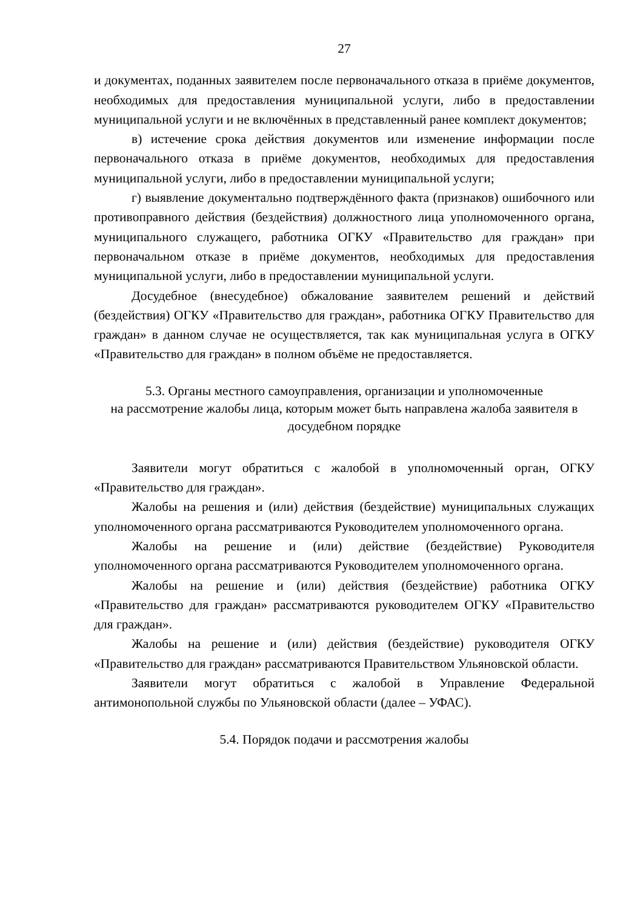27
и документах, поданных заявителем после первоначального отказа в приёме документов, необходимых для предоставления муниципальной услуги, либо в предоставлении муниципальной услуги и не включённых в представленный ранее комплект документов;
в) истечение срока действия документов или изменение информации после первоначального отказа в приёме документов, необходимых для предоставления муниципальной услуги, либо в предоставлении муниципальной услуги;
г) выявление документально подтверждённого факта (признаков) ошибочного или противоправного действия (бездействия) должностного лица уполномоченного органа, муниципального служащего, работника ОГКУ «Правительство для граждан» при первоначальном отказе в приёме документов, необходимых для предоставления муниципальной услуги, либо в предоставлении муниципальной услуги.
Досудебное (внесудебное) обжалование заявителем решений и действий (бездействия) ОГКУ «Правительство для граждан», работника ОГКУ Правительство для граждан» в данном случае не осуществляется, так как муниципальная услуга в ОГКУ «Правительство для граждан» в полном объёме не предоставляется.
5.3. Органы местного самоуправления, организации и уполномоченные
на рассмотрение жалобы лица, которым может быть направлена жалоба заявителя в досудебном порядке
Заявители могут обратиться с жалобой в уполномоченный орган, ОГКУ «Правительство для граждан».
Жалобы на решения и (или) действия (бездействие) муниципальных служащих уполномоченного органа рассматриваются Руководителем уполномоченного органа.
Жалобы на решение и (или) действие (бездействие) Руководителя уполномоченного органа рассматриваются Руководителем уполномоченного органа.
Жалобы на решение и (или) действия (бездействие) работника ОГКУ «Правительство для граждан» рассматриваются руководителем ОГКУ «Правительство для граждан».
Жалобы на решение и (или) действия (бездействие) руководителя ОГКУ «Правительство для граждан» рассматриваются Правительством Ульяновской области.
Заявители могут обратиться с жалобой в Управление Федеральной антимонопольной службы по Ульяновской области (далее – УФАС).
5.4. Порядок подачи и рассмотрения жалобы